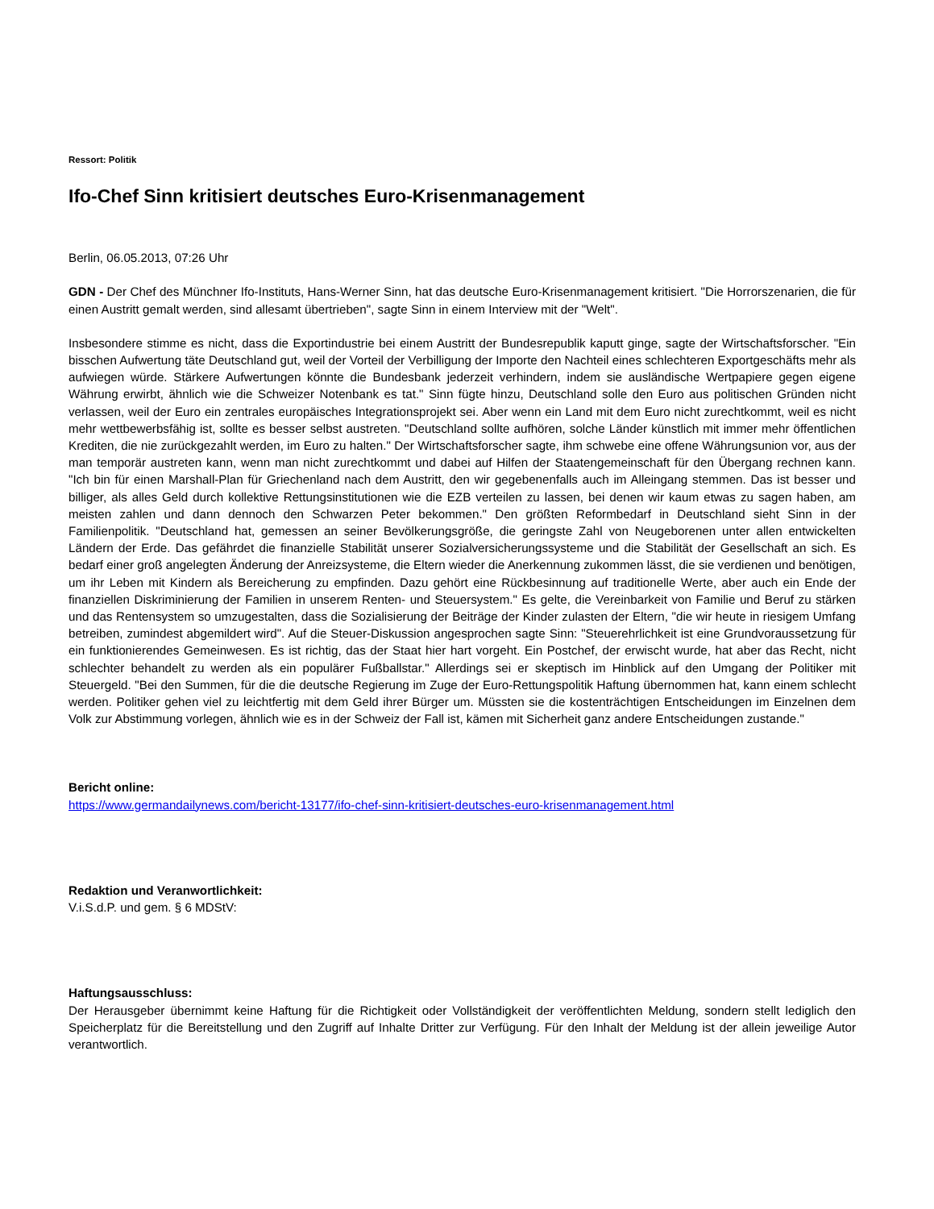Ressort: Politik
Ifo-Chef Sinn kritisiert deutsches Euro-Krisenmanagement
Berlin, 06.05.2013, 07:26 Uhr
GDN - Der Chef des Münchner Ifo-Instituts, Hans-Werner Sinn, hat das deutsche Euro-Krisenmanagement kritisiert. "Die Horrorszenarien, die für einen Austritt gemalt werden, sind allesamt übertrieben", sagte Sinn in einem Interview mit der "Welt".
Insbesondere stimme es nicht, dass die Exportindustrie bei einem Austritt der Bundesrepublik kaputt ginge, sagte der Wirtschaftsforscher. "Ein bisschen Aufwertung täte Deutschland gut, weil der Vorteil der Verbilligung der Importe den Nachteil eines schlechteren Exportgeschäfts mehr als aufwiegen würde. Stärkere Aufwertungen könnte die Bundesbank jederzeit verhindern, indem sie ausländische Wertpapiere gegen eigene Währung erwirbt, ähnlich wie die Schweizer Notenbank es tat." Sinn fügte hinzu, Deutschland solle den Euro aus politischen Gründen nicht verlassen, weil der Euro ein zentrales europäisches Integrationsprojekt sei. Aber wenn ein Land mit dem Euro nicht zurechtkommt, weil es nicht mehr wettbewerbsfähig ist, sollte es besser selbst austreten. "Deutschland sollte aufhören, solche Länder künstlich mit immer mehr öffentlichen Krediten, die nie zurückgezahlt werden, im Euro zu halten." Der Wirtschaftsforscher sagte, ihm schwebe eine offene Währungsunion vor, aus der man temporär austreten kann, wenn man nicht zurechtkommt und dabei auf Hilfen der Staatengemeinschaft für den Übergang rechnen kann. "Ich bin für einen Marshall-Plan für Griechenland nach dem Austritt, den wir gegebenenfalls auch im Alleingang stemmen. Das ist besser und billiger, als alles Geld durch kollektive Rettungsinstitutionen wie die EZB verteilen zu lassen, bei denen wir kaum etwas zu sagen haben, am meisten zahlen und dann dennoch den Schwarzen Peter bekommen." Den größten Reformbedarf in Deutschland sieht Sinn in der Familienpolitik. "Deutschland hat, gemessen an seiner Bevölkerungsgröße, die geringste Zahl von Neugeborenen unter allen entwickelten Ländern der Erde. Das gefährdet die finanzielle Stabilität unserer Sozialversicherungssysteme und die Stabilität der Gesellschaft an sich. Es bedarf einer groß angelegten Änderung der Anreizsysteme, die Eltern wieder die Anerkennung zukommen lässt, die sie verdienen und benötigen, um ihr Leben mit Kindern als Bereicherung zu empfinden. Dazu gehört eine Rückbesinnung auf traditionelle Werte, aber auch ein Ende der finanziellen Diskriminierung der Familien in unserem Renten- und Steuersystem." Es gelte, die Vereinbarkeit von Familie und Beruf zu stärken und das Rentensystem so umzugestalten, dass die Sozialisierung der Beiträge der Kinder zulasten der Eltern, "die wir heute in riesigem Umfang betreiben, zumindest abgemildert wird". Auf die Steuer-Diskussion angesprochen sagte Sinn: "Steuerehrlichkeit ist eine Grundvoraussetzung für ein funktionierendes Gemeinwesen. Es ist richtig, das der Staat hier hart vorgeht. Ein Postchef, der erwischt wurde, hat aber das Recht, nicht schlechter behandelt zu werden als ein populärer Fußballstar." Allerdings sei er skeptisch im Hinblick auf den Umgang der Politiker mit Steuergeld. "Bei den Summen, für die die deutsche Regierung im Zuge der Euro-Rettungspolitik Haftung übernommen hat, kann einem schlecht werden. Politiker gehen viel zu leichtfertig mit dem Geld ihrer Bürger um. Müssten sie die kostenträchtigen Entscheidungen im Einzelnen dem Volk zur Abstimmung vorlegen, ähnlich wie es in der Schweiz der Fall ist, kämen mit Sicherheit ganz andere Entscheidungen zustande."
Bericht online:
https://www.germandailynews.com/bericht-13177/ifo-chef-sinn-kritisiert-deutsches-euro-krisenmanagement.html
Redaktion und Veranwortlichkeit:
V.i.S.d.P. und gem. § 6 MDStV:
Haftungsausschluss:
Der Herausgeber übernimmt keine Haftung für die Richtigkeit oder Vollständigkeit der veröffentlichten Meldung, sondern stellt lediglich den Speicherplatz für die Bereitstellung und den Zugriff auf Inhalte Dritter zur Verfügung. Für den Inhalt der Meldung ist der allein jeweilige Autor verantwortlich.